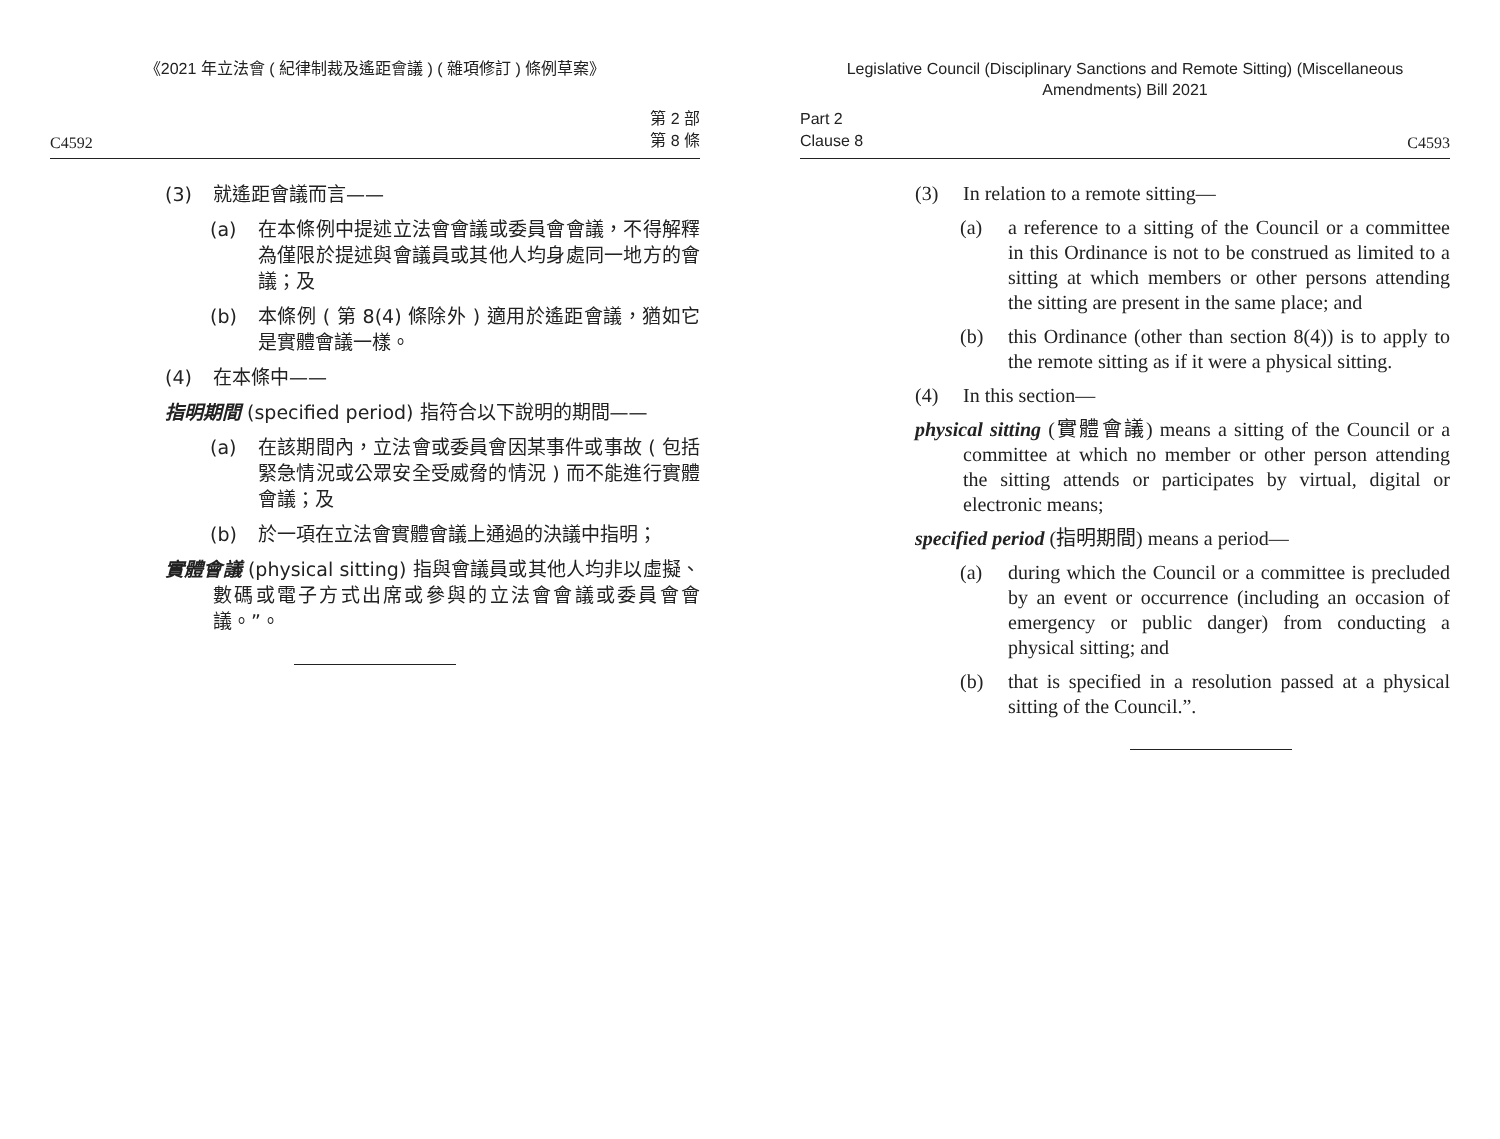《2021 年立法會 ( 紀律制裁及遙距會議 ) ( 雜項修訂 ) 條例草案》
C4592 第 2 部
第 8 條
(3) 就遙距會議而言——
(a) 在本條例中提述立法會會議或委員會會議，不得解釋為僅限於提述與會議員或其他人均身處同一地方的會議；及
(b) 本條例 ( 第 8(4) 條除外 ) 適用於遙距會議，猶如它是實體會議一樣。
(4) 在本條中——
指明期間 (specified period) 指符合以下說明的期間——
(a) 在該期間內，立法會或委員會因某事件或事故 ( 包括緊急情況或公眾安全受威脅的情況 ) 而不能進行實體會議；及
(b) 於一項在立法會實體會議上通過的決議中指明；
實體會議 (physical sitting) 指與會議員或其他人均非以虛擬、數碼或電子方式出席或參與的立法會會議或委員會會議。”。
Legislative Council (Disciplinary Sanctions and Remote Sitting) (Miscellaneous Amendments) Bill 2021
Part 2
Clause 8 C4593
(3) In relation to a remote sitting—
(a) a reference to a sitting of the Council or a committee in this Ordinance is not to be construed as limited to a sitting at which members or other persons attending the sitting are present in the same place; and
(b) this Ordinance (other than section 8(4)) is to apply to the remote sitting as if it were a physical sitting.
(4) In this section—
physical sitting (實體會議) means a sitting of the Council or a committee at which no member or other person attending the sitting attends or participates by virtual, digital or electronic means;
specified period (指明期間) means a period—
(a) during which the Council or a committee is precluded by an event or occurrence (including an occasion of emergency or public danger) from conducting a physical sitting; and
(b) that is specified in a resolution passed at a physical sitting of the Council.”.